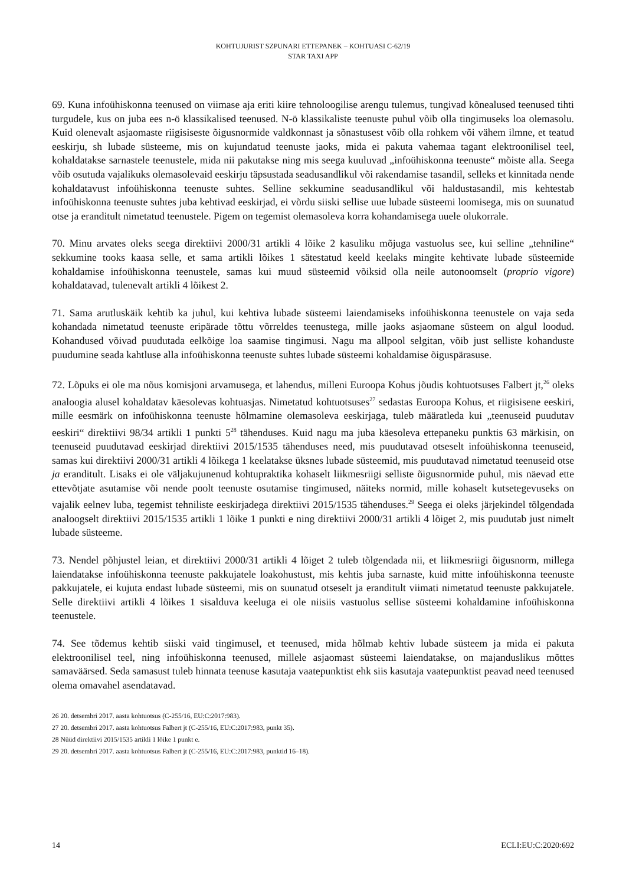KOHTUJURIST SZPUNARI ETTEPANEK – KOHTUASI C-62/19
STAR TAXI APP
69. Kuna infoühiskonna teenused on viimase aja eriti kiire tehnoloogilise arengu tulemus, tungivad kõnealused teenused tihti turgudele, kus on juba ees n-ö klassikalised teenused. N-ö klassikaliste teenuste puhul võib olla tingimuseks loa olemasolu. Kuid olenevalt asjaomaste riigisiseste õigusnormide valdkonnast ja sõnastusest võib olla rohkem või vähem ilmne, et teatud eeskirju, sh lubade süsteeme, mis on kujundatud teenuste jaoks, mida ei pakuta vahemaa tagant elektroonilisel teel, kohaldatakse sarnastele teenustele, mida nii pakutakse ning mis seega kuuluvad „infoühiskonna teenuste“ mõiste alla. Seega võib osutuda vajalikuks olemasolevaid eeskirju täpsustada seadusandlikul või rakendamise tasandil, selleks et kinnitada nende kohaldatavust infoühiskonna teenuste suhtes. Selline sekkumine seadusandlikul või haldustasandil, mis kehtestab infoühiskonna teenuste suhtes juba kehtivad eeskirjad, ei võrdu siiski sellise uue lubade süsteemi loomisega, mis on suunatud otse ja eranditult nimetatud teenustele. Pigem on tegemist olemasoleva korra kohandamisega uuele olukorrale.
70. Minu arvates oleks seega direktiivi 2000/31 artikli 4 lõike 2 kasuliku mõjuga vastuolus see, kui selline „tehniline“ sekkumine tooks kaasa selle, et sama artikli lõikes 1 sätestatud keeld keelaks mingite kehtivate lubade süsteemide kohaldamise infoühiskonna teenustele, samas kui muud süsteemid võiksid olla neile autonoomselt (proprio vigore) kohaldatavad, tulenevalt artikli 4 lõikest 2.
71. Sama arutluskäik kehtib ka juhul, kui kehtiva lubade süsteemi laiendamiseks infoühiskonna teenustele on vaja seda kohandada nimetatud teenuste eripärade tõttu võrreldes teenustega, mille jaoks asjaomane süsteem on algul loodud. Kohandused võivad puudutada eelkõige loa saamise tingimusi. Nagu ma allpool selgitan, võib just selliste kohanduste puudumine seada kahtluse alla infoühiskonna teenuste suhtes lubade süsteemi kohaldamise õiguspärasuse.
72. Lõpuks ei ole ma nõus komisjoni arvamusega, et lahendus, milleni Euroopa Kohus jõudis kohtuotsuses Falbert jt,<sup>26</sup> oleks analoogia alusel kohaldatav käesolevas kohtuasjas. Nimetatud kohtuotsuses<sup>27</sup> sedastas Euroopa Kohus, et riigisisene eeskiri, mille eesmärk on infoühiskonna teenuste hõlmamine olemasoleva eeskirjaga, tuleb määratleda kui „teenuseid puudutav eeskiri“ direktiivi 98/34 artikli 1 punkti 5<sup>28</sup> tähenduses. Kuid nagu ma juba käesoleva ettepaneku punktis 63 märkisin, on teenuseid puudutavad eeskirjad direktiivi 2015/1535 tähenduses need, mis puudutavad otseselt infoühiskonna teenuseid, samas kui direktiivi 2000/31 artikli 4 lõikega 1 keelatakse üksnes lubade süsteemid, mis puudutavad nimetatud teenuseid otse ja eranditult. Lisaks ei ole väljakujunenud kohtupraktika kohaselt liikmesriigi selliste õigusnormide puhul, mis näevad ette ettevõtjate asutamise või nende poolt teenuste osutamise tingimused, näiteks normid, mille kohaselt kutsetegevuseks on vajalik eelnev luba, tegemist tehniliste eeskirjadega direktiivi 2015/1535 tähenduses.<sup>29</sup> Seega ei oleks järjekindel tõlgendada analoogselt direktiivi 2015/1535 artikli 1 lõike 1 punkti e ning direktiivi 2000/31 artikli 4 lõiget 2, mis puudutab just nimelt lubade süsteeme.
73. Nendel põhjustel leian, et direktiivi 2000/31 artikli 4 lõiget 2 tuleb tõlgendada nii, et liikmesriigi õigusnorm, millega laiendatakse infoühiskonna teenuste pakkujatele loakohustust, mis kehtis juba sarnaste, kuid mitte infoühiskonna teenuste pakkujatele, ei kujuta endast lubade süsteemi, mis on suunatud otseselt ja eranditult viimati nimetatud teenuste pakkujatele. Selle direktiivi artikli 4 lõikes 1 sisalduva keeluga ei ole niisiis vastuolus sellise süsteemi kohaldamine infoühiskonna teenustele.
74. See tõdemus kehtib siiski vaid tingimusel, et teenused, mida hõlmab kehtiv lubade süsteem ja mida ei pakuta elektroonilisel teel, ning infoühiskonna teenused, millele asjaomast süsteemi laiendatakse, on majanduslikus mõttes samaväärsed. Seda samasust tuleb hinnata teenuse kasutaja vaatepunktist ehk siis kasutaja vaatepunktist peavad need teenused olema omavahel asendatavad.
26 20. detsembri 2017. aasta kohtuotsus (C-255/16, EU:C:2017:983).
27 20. detsembri 2017. aasta kohtuotsus Falbert jt (C-255/16, EU:C:2017:983, punkt 35).
28 Nüüd direktiivi 2015/1535 artikli 1 lõike 1 punkt e.
29 20. detsembri 2017. aasta kohtuotsus Falbert jt (C-255/16, EU:C:2017:983, punktid 16–18).
14 ECLI:EU:C:2020:692